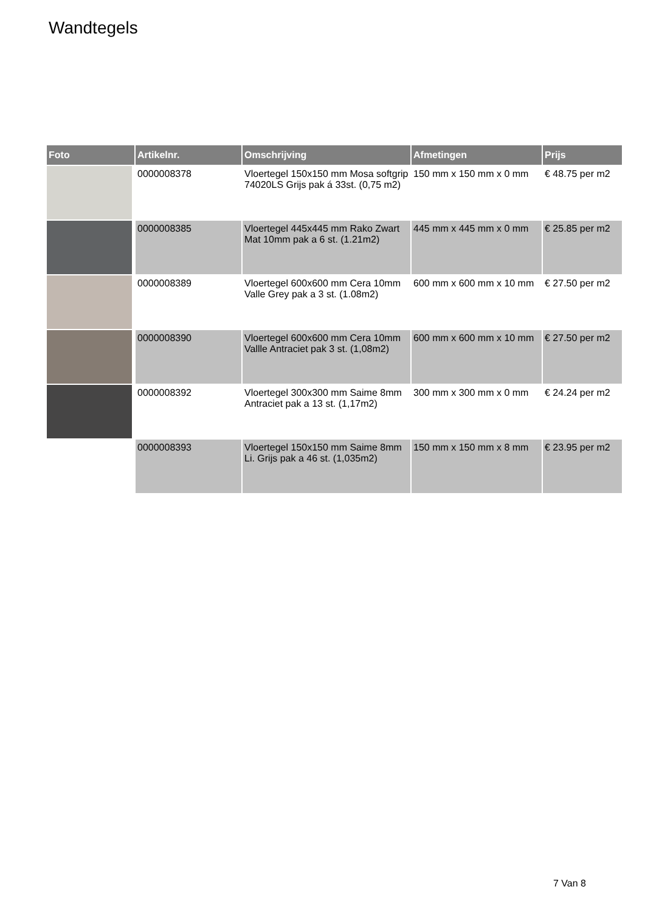Wandtegels
| Foto | Artikelnr. | Omschrijving | Afmetingen | Prijs |
| --- | --- | --- | --- | --- |
| | 0000008378 | Vloertegel 150x150 mm Mosa softgrip 74020LS Grijs pak á 33st. (0,75 m2) | 150 mm x 150 mm x 0 mm | € 48.75 per m2 |
| | 0000008385 | Vloertegel 445x445 mm Rako Zwart Mat 10mm pak a 6 st. (1.21m2) | 445 mm x 445 mm x 0 mm | € 25.85 per m2 |
| | 0000008389 | Vloertegel 600x600 mm Cera 10mm Valle Grey pak a 3 st. (1.08m2) | 600 mm x 600 mm x 10 mm | € 27.50 per m2 |
| | 0000008390 | Vloertegel 600x600 mm Cera 10mm Vallle Antraciet pak 3 st. (1,08m2) | 600 mm x 600 mm x 10 mm | € 27.50 per m2 |
| | 0000008392 | Vloertegel 300x300 mm Saime 8mm Antraciet pak a 13 st. (1,17m2) | 300 mm x 300 mm x 0 mm | € 24.24 per m2 |
| | 0000008393 | Vloertegel 150x150 mm Saime 8mm Li. Grijs pak a 46 st. (1,035m2) | 150 mm x 150 mm x 8 mm | € 23.95 per m2 |
7 Van 8